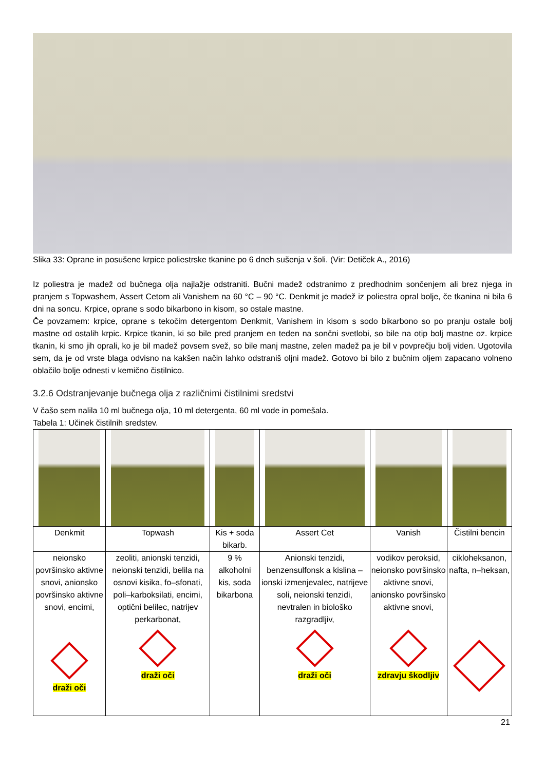Slika 33: Oprane in posušene krpice poliestrske tkanine po 6 dneh sušenja v šoli. (Vir: Detiček A., 2016)
Iz poliestra je madež od bučnega olja najlažje odstraniti. Bučni madež odstranimo z predhodnim sončenjem ali brez njega in pranjem s Topwashem, Assert Cetom ali Vanishem na 60 °C – 90 °C. Denkmit je madež iz poliestra opral bolje, če tkanina ni bila 6 dni na soncu. Krpice, oprane s sodo bikarbono in kisom, so ostale mastne.
Če povzamem: krpice, oprane s tekočim detergentom Denkmit, Vanishem in kisom s sodo bikarbono so po pranju ostale bolj mastne od ostalih krpic. Krpice tkanin, ki so bile pred pranjem en teden na sončni svetlobi, so bile na otip bolj mastne oz. krpice tkanin, ki smo jih oprali, ko je bil madež povsem svež, so bile manj mastne, zelen madež pa je bil v povprečju bolj viden. Ugotovila sem, da je od vrste blaga odvisno na kakšen način lahko odstraniš oljni madež. Gotovo bi bilo z bučnim oljem zapacano volneno oblačilo bolje odnesti v kemično čistilnico.
3.2.6 Odstranjevanje bučnega olja z različnimi čistilnimi sredstvi
V čašo sem nalila 10 ml bučnega olja, 10 ml detergenta, 60 ml vode in pomešala.
Tabela 1: Učinek čistilnih sredstev.
| Denkmit | Topwash | Kis + soda bikarb. | Assert Cet | Vanish | Čistilni bencin |
| neionsko površinsko aktivne snovi, anionsko površinsko aktivne snovi, encimi, draži oči | zeoliti, anionski tenzidi, neionski tenzidi, belila na osnovi kisika, fo–sfonati, poli–karboksilati, encimi, optični belilec, natrijev perkarbonat, draži oči | 9 % alkoholni kis, soda bikarbona | Anionski tenzidi, benzensulfonsk a kislina – ionski izmenjevalec, natrijeve soli, neionski tenzidi, nevtralen in biološko razgradljiv, draži oči | vodikov peroksid, neionsko površinsko aktivne snovi, anionsko površinsko aktivne snovi, zdravju škodljiv | cikloheksanon, nafta, n–heksan, |
21